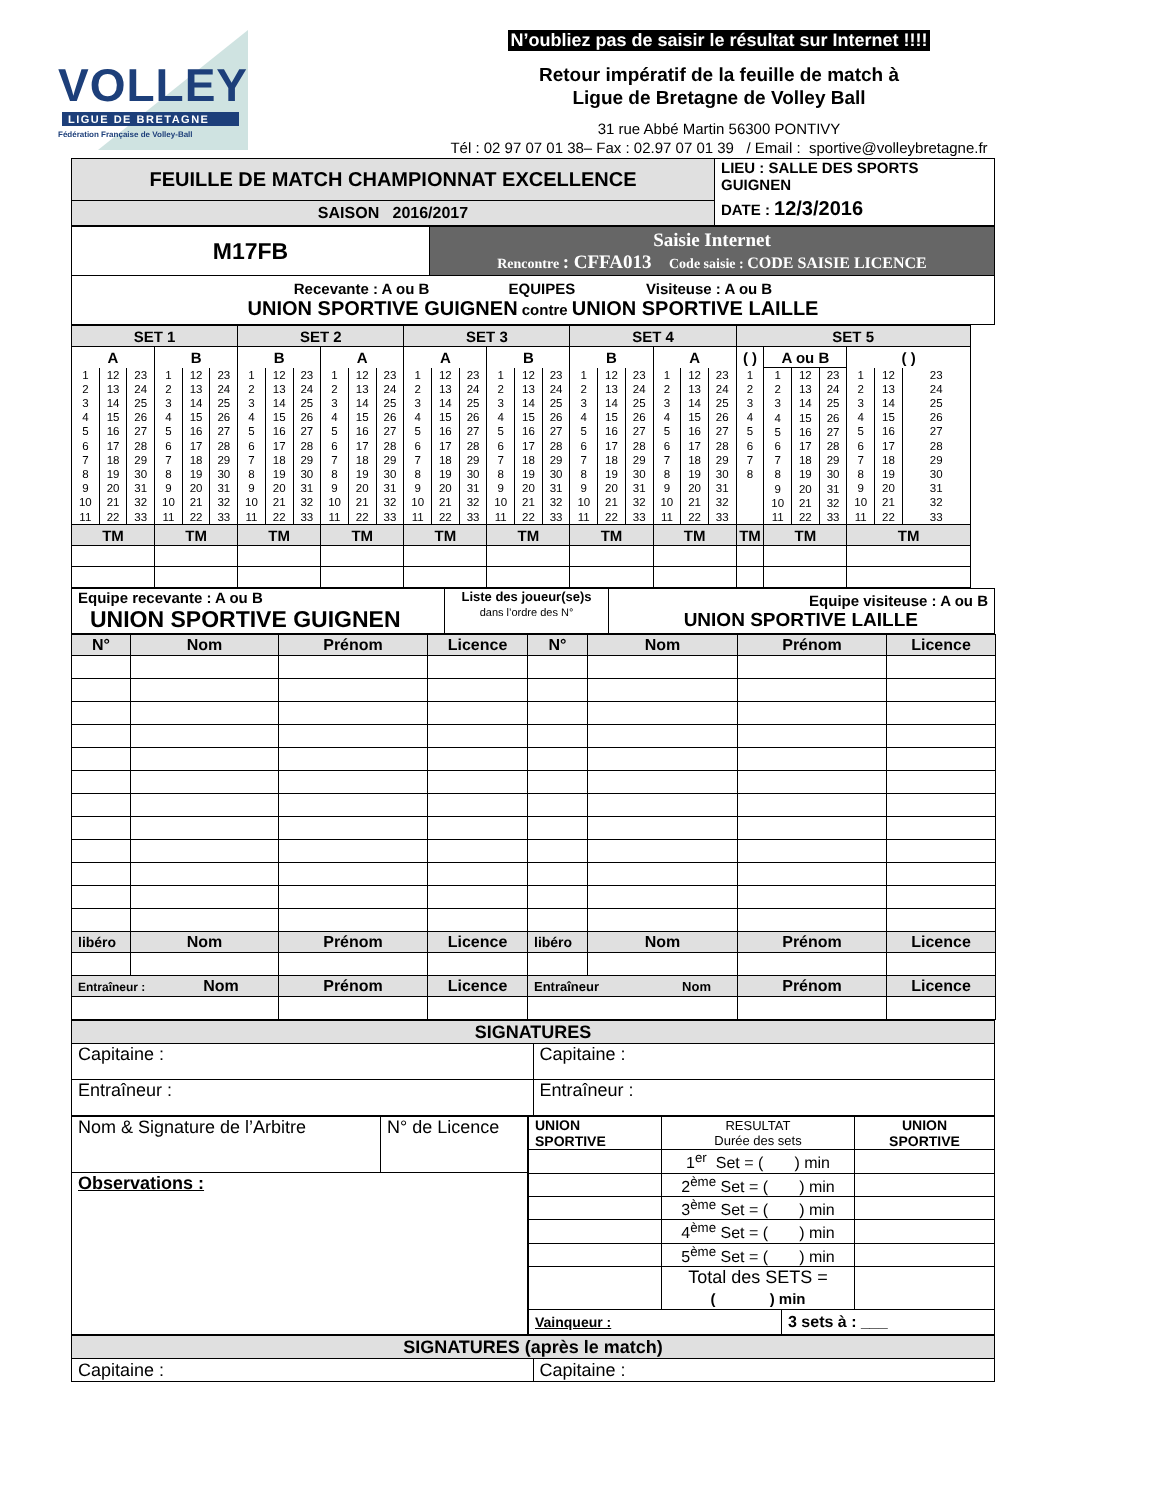VOLLEY
LIGUE DE BRETAGNE
Fédération Française de Volley-Ball
N’oubliez pas de saisir le résultat sur Internet !!!!
Retour impératif de la feuille de match à
Ligue de Bretagne de Volley Ball
31 rue Abbé Martin 56300 PONTIVY
Tél : 02 97 07 01 38– Fax : 02.97 07 01 39 / Email : sportive@volleybretagne.fr
| FEUILLE DE MATCH CHAMPIONNAT EXCELLENCE | LIEU : SALLE DES SPORTS GUIGNEN DATE : 12/3/2016 |
| SAISON 2016/2017 | |
| M17FB | Saisie Internet Rencontre : CFFA013 Code saisie : CODE SAISIE LICENCE |
| Recevante : A ou B EQUIPES Visiteuse : A ou B UNION SPORTIVE GUIGNEN contre UNION SPORTIVE LAILLE | |
| SET 1 | | | | | | SET 2 | | | | | | SET 3 | | | | | | SET 4 | | | | | | SET 5 | | | | | | |
| A | | | B | | | B | | | A | | | A | | | B | | | B | | | A | | | ( ) | A ou B | | | ( ) | | |
| 1 2 3 4 5 6 7 8 9 10 11 | 12 13 14 15 16 17 18 19 20 21 22 | 23 24 25 26 27 28 29 30 31 32 33 | 1 2 3 4 5 6 7 8 9 10 11 | 12 13 14 15 16 17 18 19 20 21 22 | 23 24 25 26 27 28 29 30 31 32 33 | 1 2 3 4 5 6 7 8 9 10 11 | 12 13 14 15 16 17 18 19 20 21 22 | 23 24 25 26 27 28 29 30 31 32 33 | 1 2 3 4 5 6 7 8 9 10 11 | 12 13 14 15 16 17 18 19 20 21 22 | 23 24 25 26 27 28 29 30 31 32 33 | 1 2 3 4 5 6 7 8 9 10 11 | 12 13 14 15 16 17 18 19 20 21 22 | 23 24 25 26 27 28 29 30 31 32 33 | 1 2 3 4 5 6 7 8 9 10 11 | 12 13 14 15 16 17 18 19 20 21 22 | 23 24 25 26 27 28 29 30 31 32 33 | 1 2 3 4 5 6 7 8 9 10 11 | 12 13 14 15 16 17 18 19 20 21 22 | 23 24 25 26 27 28 29 30 31 32 33 | 1 2 3 4 5 6 7 8 9 10 11 | 12 13 14 15 16 17 18 19 20 21 22 | 23 24 25 26 27 28 29 30 31 32 33 | 1 2 3 4 5 6 7 8 | 1 2 3 4 5 6 7 8 9 10 11 | 12 13 14 15 16 17 18 19 20 21 22 | 23 24 25 26 27 28 29 30 31 32 33 | 1 2 3 4 5 6 7 8 9 10 11 | 12 13 14 15 16 17 18 19 20 21 22 | 23 24 25 26 27 28 29 30 31 32 33 |
| TM | | | TM | | | TM | | | TM | | | TM | | | TM | | | TM | | | TM | | | TM | TM | | | TM | | |
| Equipe recevante : A ou B UNION SPORTIVE GUIGNEN | Liste des joueur(se)s dans l’ordre des N° | Equipe visiteuse : A ou B UNION SPORTIVE LAILLE |
| N° | Nom | Prénom | Licence | N° | Nom | Prénom | Licence |
| --- | --- | --- | --- | --- | --- | --- | --- |
| libéro | Nom | Prénom | Licence | libéro | Nom | Prénom | Licence |
| Entraîneur : Nom | | Prénom | Licence | Entraîneur Nom | | Prénom | Licence |
| SIGNATURES | |
| Capitaine : | Capitaine : |
| Entraîneur : | Entraîneur : |
| Nom & Signature de l’Arbitre | N° de Licence |
| Observations : | |
| UNION SPORTIVE | RESULTAT Durée des sets | | UNION SPORTIVE |
| | 1<sup>er</sup> Set = ( ) min | | |
| | 2<sup>ème</sup> Set = ( ) min | | |
| | 3<sup>ème</sup> Set = ( ) min | | |
| | 4<sup>ème</sup> Set = ( ) min | | |
| | 5<sup>ème</sup> Set = ( ) min | | |
| | Total des SETS = ( ) min | | |
| Vainqueur : | | 3 sets à : ___ | |
| SIGNATURES (après le match) | |
| Capitaine : | Capitaine : |